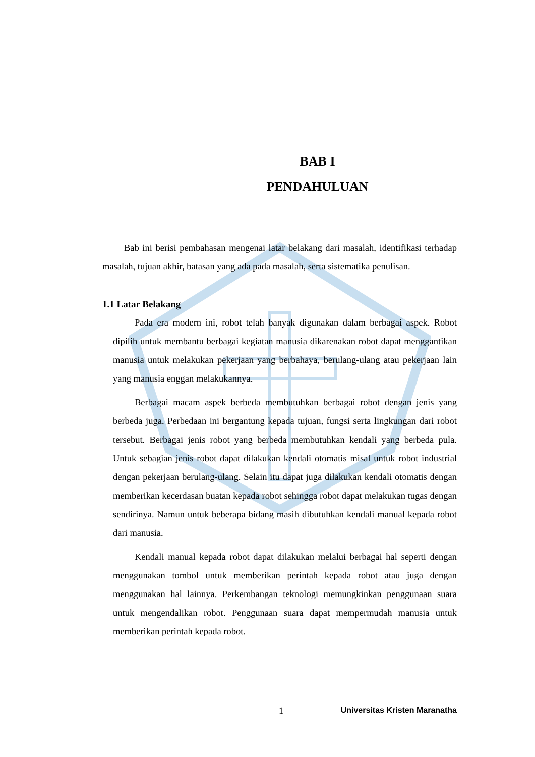BAB I
PENDAHULUAN
Bab ini berisi pembahasan mengenai latar belakang dari masalah, identifikasi terhadap masalah, tujuan akhir, batasan yang ada pada masalah, serta sistematika penulisan.
1.1 Latar Belakang
Pada era modern ini, robot telah banyak digunakan dalam berbagai aspek. Robot dipilih untuk membantu berbagai kegiatan manusia dikarenakan robot dapat menggantikan manusia untuk melakukan pekerjaan yang berbahaya, berulang-ulang atau pekerjaan lain yang manusia enggan melakukannya.
Berbagai macam aspek berbeda membutuhkan berbagai robot dengan jenis yang berbeda juga. Perbedaan ini bergantung kepada tujuan, fungsi serta lingkungan dari robot tersebut. Berbagai jenis robot yang berbeda membutuhkan kendali yang berbeda pula. Untuk sebagian jenis robot dapat dilakukan kendali otomatis misal untuk robot industrial dengan pekerjaan berulang-ulang. Selain itu dapat juga dilakukan kendali otomatis dengan memberikan kecerdasan buatan kepada robot sehingga robot dapat melakukan tugas dengan sendirinya. Namun untuk beberapa bidang masih dibutuhkan kendali manual kepada robot dari manusia.
Kendali manual kepada robot dapat dilakukan melalui berbagai hal seperti dengan menggunakan tombol untuk memberikan perintah kepada robot atau juga dengan menggunakan hal lainnya. Perkembangan teknologi memungkinkan penggunaan suara untuk mengendalikan robot. Penggunaan suara dapat mempermudah manusia untuk memberikan perintah kepada robot.
1 Universitas Kristen Maranatha